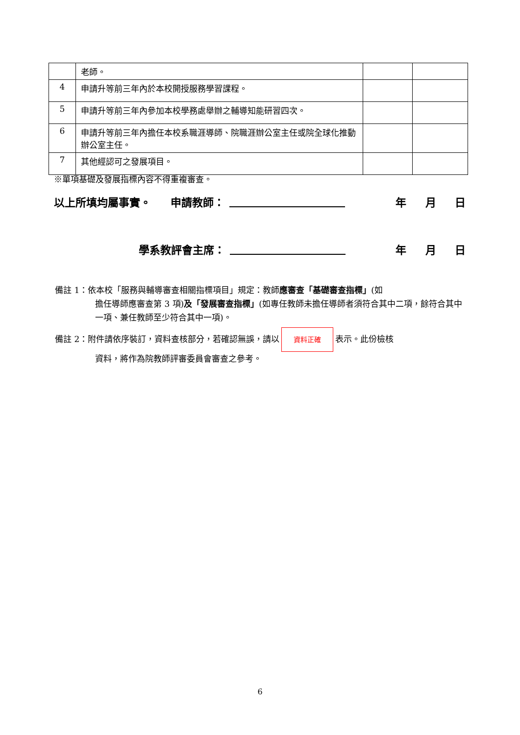| | 老師。 | | |
| 4 | 申請升等前三年內於本校開授服務學習課程。 | | |
| 5 | 申請升等前三年內參加本校學務處舉辦之輔導知能研習四次。 | | |
| 6 | 申請升等前三年內擔任本校系職涯導師、院職涯辦公室主任或院全球化推動辦公室主任。 | | |
| 7 | 其他經認可之發展項目。 | | |
※單項基礎及發展指標內容不得重複審查。
以上所填均屬事實。 申請教師： 年 月 日
學系教評會主席： 年 月 日
備註 1：依本校「服務與輔導審查相關指標項目」規定：教師應審查「基礎審查指標」(如
擔任導師應審查第 3 項)及「發展審查指標」(如專任教師未擔任導師者須符合其中二項，餘符合其中一項、兼任教師至少符合其中一項)。
備註 2：附件請依序裝訂，資料查核部分，若確認無誤，請以 資料正確 表示。此份檢核
資料，將作為院教師評審委員會審查之參考。
6